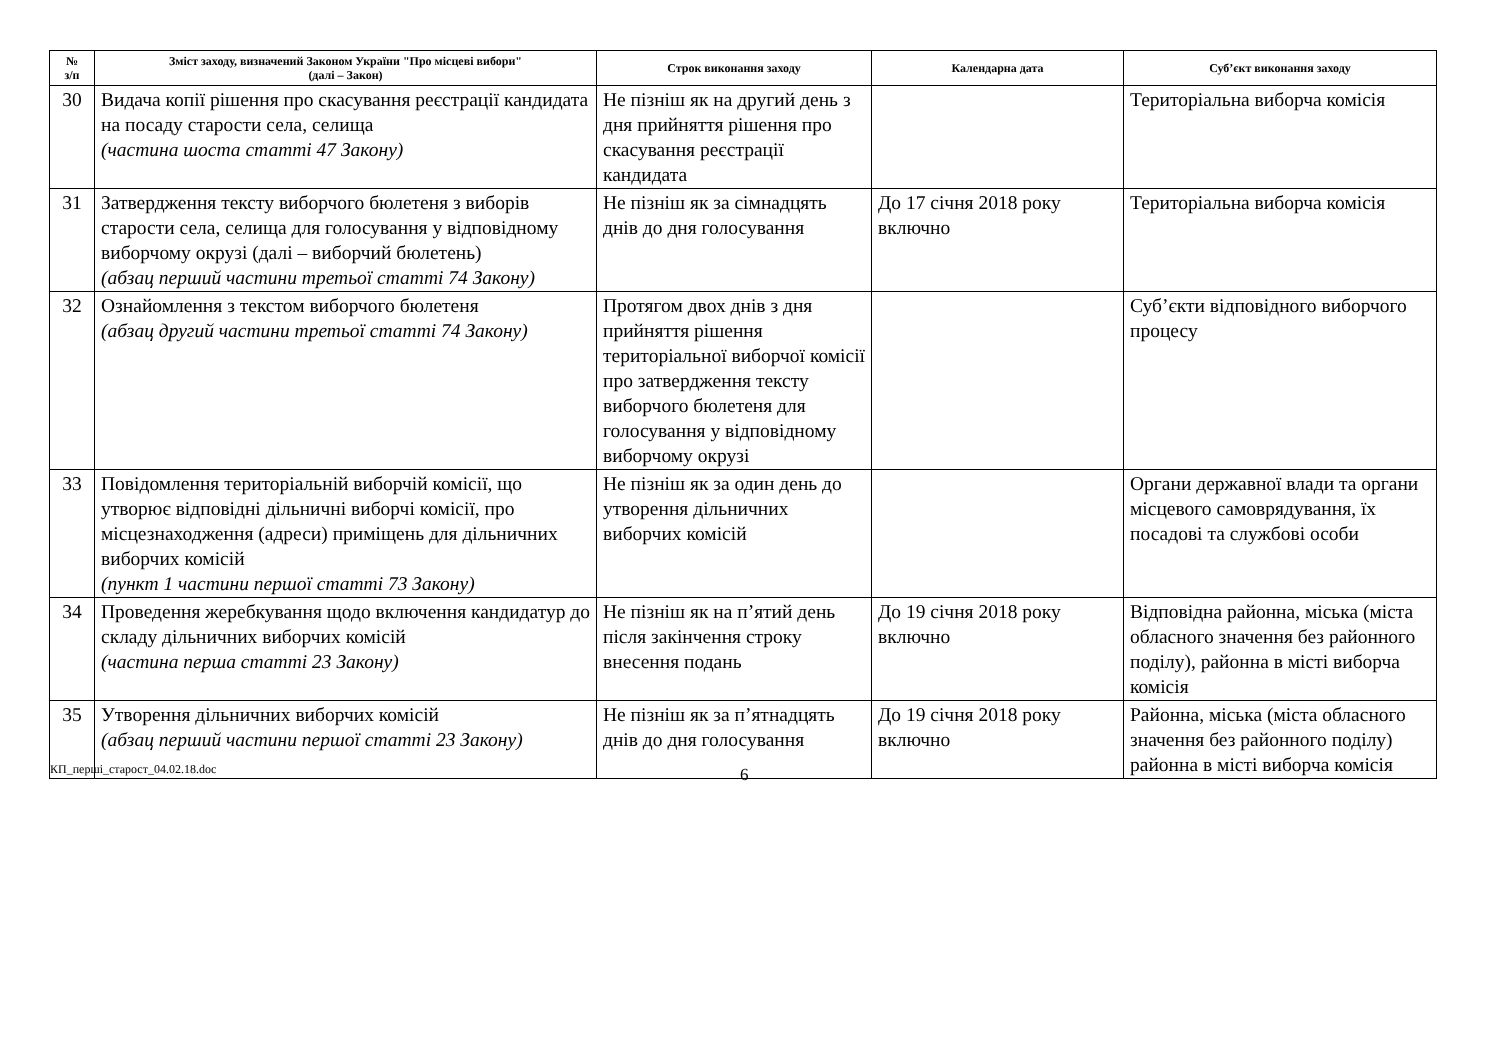| № з/п | Зміст заходу, визначений Законом України "Про місцеві вибори" (далі – Закон) | Строк виконання заходу | Календарна дата | Суб’єкт виконання заходу |
| --- | --- | --- | --- | --- |
| 30 | Видача копії рішення про скасування реєстрації кандидата на посаду старости села, селища (частина шоста статті 47 Закону) | Не пізніш як на другий день з дня прийняття рішення про скасування реєстрації кандидата | | Територіальна виборча комісія |
| 31 | Затвердження тексту виборчого бюлетеня з виборів старости села, селища для голосування у відповідному виборчому окрузі (далі – виборчий бюлетень) (абзац перший частини третьої статті 74 Закону) | Не пізніш як за сімнадцять днів до дня голосування | До 17 січня 2018 року включно | Територіальна виборча комісія |
| 32 | Ознайомлення з текстом виборчого бюлетеня (абзац другий частини третьої статті 74 Закону) | Протягом двох днів з дня прийняття рішення територіальної виборчої комісії про затвердження тексту виборчого бюлетеня для голосування у відповідному виборчому окрузі | | Суб’єкти відповідного виборчого процесу |
| 33 | Повідомлення територіальній виборчій комісії, що утворює відповідні дільничні виборчі комісії, про місцезнаходження (адреси) приміщень для дільничних виборчих комісій (пункт 1 частини першої статті 73 Закону) | Не пізніш як за один день до утворення дільничних виборчих комісій | | Органи державної влади та органи місцевого самоврядування, їх посадові та службові особи |
| 34 | Проведення жеребкування щодо включення кандидатур до складу дільничних виборчих комісій (частина перша статті 23 Закону) | Не пізніш як на п’ятий день після закінчення строку внесення подань | До 19 січня 2018 року включно | Відповідна районна, міська (міста обласного значення без районного поділу), районна в місті виборча комісія |
| 35 | Утворення дільничних виборчих комісій (абзац перший частини першої статті 23 Закону) | Не пізніш як за п’ятнадцять днів до дня голосування | До 19 січня 2018 року включно | Районна, міська (міста обласного значення без районного поділу) районна в місті виборча комісія |
КП_перші_старост_04.02.18.doc 6